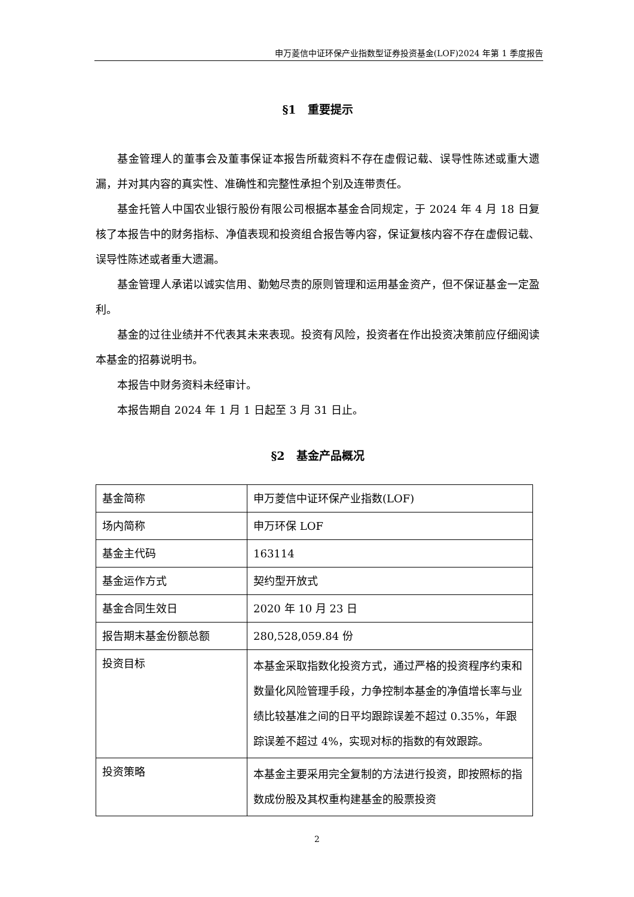申万菱信中证环保产业指数型证券投资基金(LOF)2024 年第 1 季度报告
§1　重要提示
基金管理人的董事会及董事保证本报告所载资料不存在虚假记载、误导性陈述或重大遗漏，并对其内容的真实性、准确性和完整性承担个别及连带责任。
基金托管人中国农业银行股份有限公司根据本基金合同规定，于 2024 年 4 月 18 日复核了本报告中的财务指标、净值表现和投资组合报告等内容，保证复核内容不存在虚假记载、误导性陈述或者重大遗漏。
基金管理人承诺以诚实信用、勤勉尽责的原则管理和运用基金资产，但不保证基金一定盈利。
基金的过往业绩并不代表其未来表现。投资有风险，投资者在作出投资决策前应仔细阅读本基金的招募说明书。
本报告中财务资料未经审计。
本报告期自 2024 年 1 月 1 日起至 3 月 31 日止。
§2　基金产品概况
| 基金简称 | 申万菱信中证环保产业指数(LOF) |
| 场内简称 | 申万环保 LOF |
| 基金主代码 | 163114 |
| 基金运作方式 | 契约型开放式 |
| 基金合同生效日 | 2020 年 10 月 23 日 |
| 报告期末基金份额总额 | 280,528,059.84 份 |
| 投资目标 | 本基金采取指数化投资方式，通过严格的投资程序约束和数量化风险管理手段，力争控制本基金的净值增长率与业绩比较基准之间的日平均跟踪误差不超过 0.35%，年跟踪误差不超过 4%，实现对标的指数的有效跟踪。 |
| 投资策略 | 本基金主要采用完全复制的方法进行投资，即按照标的指数成份股及其权重构建基金的股票投资 |
2